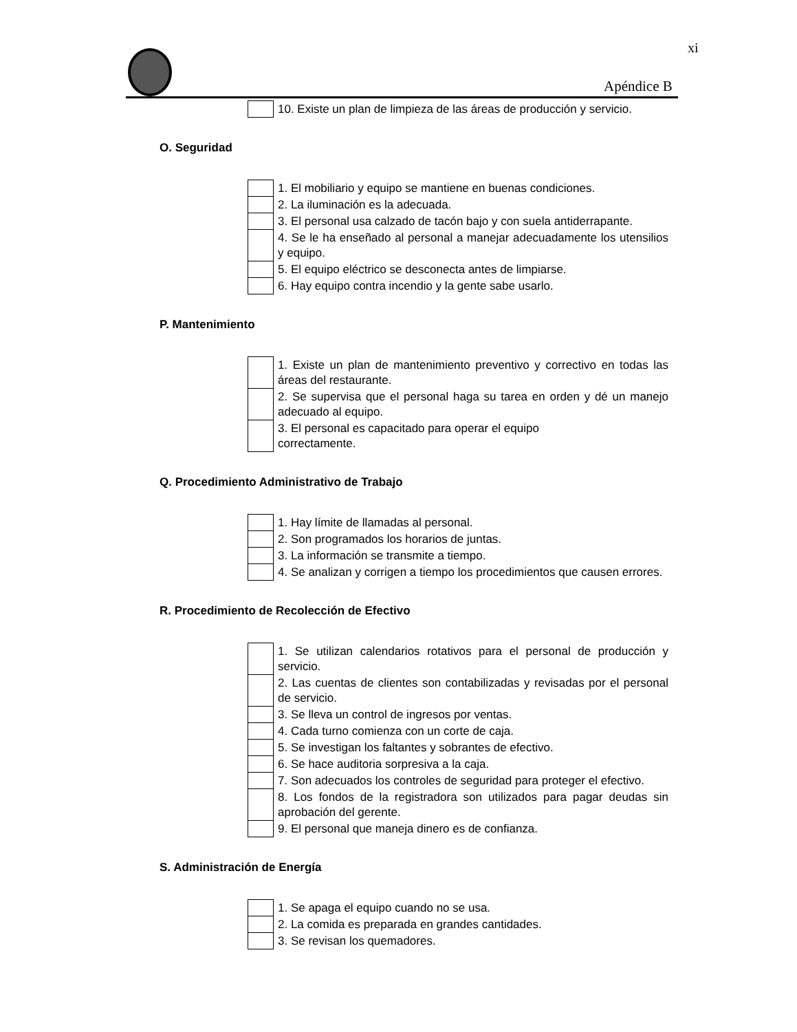xi
Apéndice B
| | 10. Existe un plan de limpieza de las áreas de producción y servicio. |
O. Seguridad
| | 1. El mobiliario y equipo se mantiene en buenas condiciones. |
| | 2. La iluminación es la adecuada. |
| | 3. El personal usa calzado de tacón bajo y con suela antiderrapante. |
| | 4. Se le ha enseñado al personal a manejar adecuadamente los utensilios y equipo. |
| | 5. El equipo eléctrico se desconecta antes de limpiarse. |
| | 6. Hay equipo contra incendio y la gente sabe usarlo. |
P. Mantenimiento
| | 1. Existe un plan de mantenimiento preventivo y correctivo en todas las áreas del restaurante. |
| | 2. Se supervisa que el personal haga su tarea en orden y dé un manejo adecuado al equipo. |
| | 3. El personal es capacitado para operar el equipo correctamente. |
Q. Procedimiento Administrativo de Trabajo
| | 1. Hay límite de llamadas al personal. |
| | 2. Son programados los horarios de juntas. |
| | 3. La información se transmite a tiempo. |
| | 4. Se analizan y corrigen a tiempo los procedimientos que causen errores. |
R. Procedimiento de Recolección de Efectivo
| | 1. Se utilizan calendarios rotativos para el personal de producción y servicio. |
| | 2. Las cuentas de clientes son contabilizadas y revisadas por el personal de servicio. |
| | 3. Se lleva un control de ingresos por ventas. |
| | 4. Cada turno comienza con un corte de caja. |
| | 5. Se investigan los faltantes y sobrantes de efectivo. |
| | 6. Se hace auditoria sorpresiva a la caja. |
| | 7. Son adecuados los controles de seguridad para proteger el efectivo. |
| | 8. Los fondos de la registradora son utilizados para pagar deudas sin aprobación del gerente. |
| | 9. El personal que maneja dinero es de confianza. |
S. Administración de Energía
| | 1. Se apaga el equipo cuando no se usa. |
| | 2. La comida es preparada en grandes cantidades. |
| | 3. Se revisan los quemadores. |